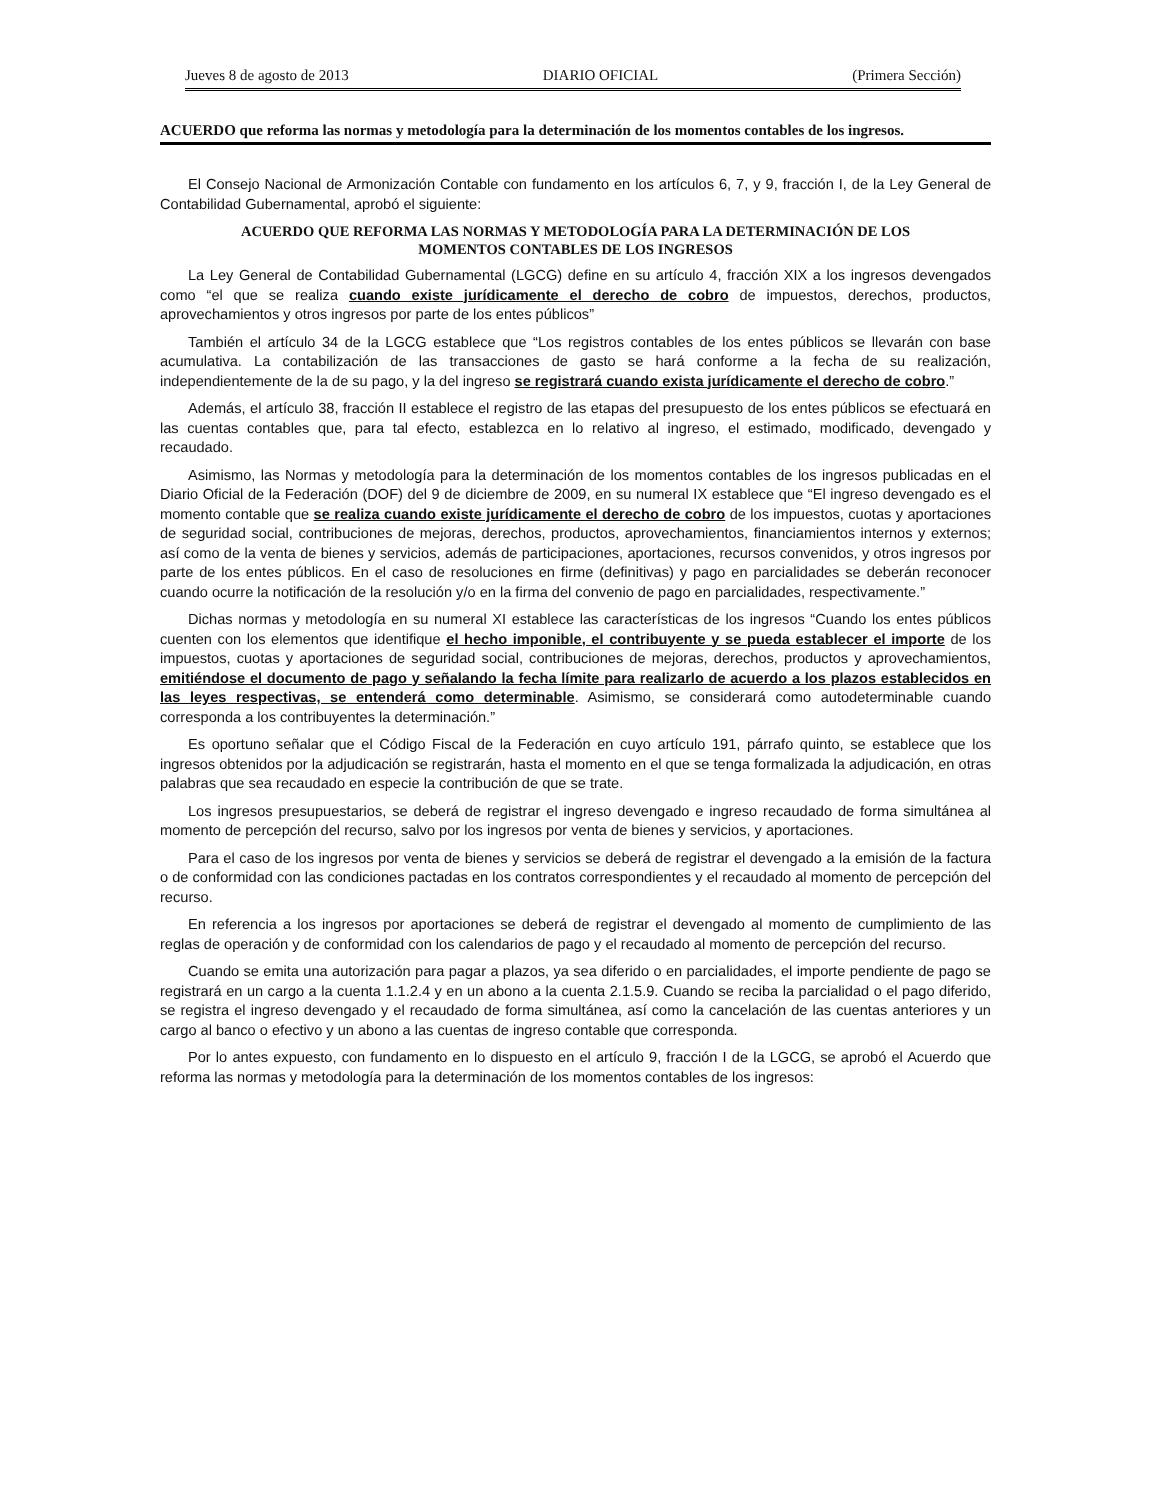Jueves 8 de agosto de 2013 DIARIO OFICIAL (Primera Sección)
ACUERDO que reforma las normas y metodología para la determinación de los momentos contables de los ingresos.
El Consejo Nacional de Armonización Contable con fundamento en los artículos 6, 7, y 9, fracción I, de la Ley General de Contabilidad Gubernamental, aprobó el siguiente:
ACUERDO QUE REFORMA LAS NORMAS Y METODOLOGÍA PARA LA DETERMINACIÓN DE LOS
MOMENTOS CONTABLES DE LOS INGRESOS
La Ley General de Contabilidad Gubernamental (LGCG) define en su artículo 4, fracción XIX a los ingresos devengados como “el que se realiza cuando existe jurídicamente el derecho de cobro de impuestos, derechos, productos, aprovechamientos y otros ingresos por parte de los entes públicos”
También el artículo 34 de la LGCG establece que “Los registros contables de los entes públicos se llevarán con base acumulativa. La contabilización de las transacciones de gasto se hará conforme a la fecha de su realización, independientemente de la de su pago, y la del ingreso se registrará cuando exista jurídicamente el derecho de cobro.”
Además, el artículo 38, fracción II establece el registro de las etapas del presupuesto de los entes públicos se efectuará en las cuentas contables que, para tal efecto, establezca en lo relativo al ingreso, el estimado, modificado, devengado y recaudado.
Asimismo, las Normas y metodología para la determinación de los momentos contables de los ingresos publicadas en el Diario Oficial de la Federación (DOF) del 9 de diciembre de 2009, en su numeral IX establece que “El ingreso devengado es el momento contable que se realiza cuando existe jurídicamente el derecho de cobro de los impuestos, cuotas y aportaciones de seguridad social, contribuciones de mejoras, derechos, productos, aprovechamientos, financiamientos internos y externos; así como de la venta de bienes y servicios, además de participaciones, aportaciones, recursos convenidos, y otros ingresos por parte de los entes públicos. En el caso de resoluciones en firme (definitivas) y pago en parcialidades se deberán reconocer cuando ocurre la notificación de la resolución y/o en la firma del convenio de pago en parcialidades, respectivamente.”
Dichas normas y metodología en su numeral XI establece las características de los ingresos “Cuando los entes públicos cuenten con los elementos que identifique el hecho imponible, el contribuyente y se pueda establecer el importe de los impuestos, cuotas y aportaciones de seguridad social, contribuciones de mejoras, derechos, productos y aprovechamientos, emitiéndose el documento de pago y señalando la fecha límite para realizarlo de acuerdo a los plazos establecidos en las leyes respectivas, se entenderá como determinable. Asimismo, se considerará como autodeterminable cuando corresponda a los contribuyentes la determinación.”
Es oportuno señalar que el Código Fiscal de la Federación en cuyo artículo 191, párrafo quinto, se establece que los ingresos obtenidos por la adjudicación se registrarán, hasta el momento en el que se tenga formalizada la adjudicación, en otras palabras que sea recaudado en especie la contribución de que se trate.
Los ingresos presupuestarios, se deberá de registrar el ingreso devengado e ingreso recaudado de forma simultánea al momento de percepción del recurso, salvo por los ingresos por venta de bienes y servicios, y aportaciones.
Para el caso de los ingresos por venta de bienes y servicios se deberá de registrar el devengado a la emisión de la factura o de conformidad con las condiciones pactadas en los contratos correspondientes y el recaudado al momento de percepción del recurso.
En referencia a los ingresos por aportaciones se deberá de registrar el devengado al momento de cumplimiento de las reglas de operación y de conformidad con los calendarios de pago y el recaudado al momento de percepción del recurso.
Cuando se emita una autorización para pagar a plazos, ya sea diferido o en parcialidades, el importe pendiente de pago se registrará en un cargo a la cuenta 1.1.2.4 y en un abono a la cuenta 2.1.5.9. Cuando se reciba la parcialidad o el pago diferido, se registra el ingreso devengado y el recaudado de forma simultánea, así como la cancelación de las cuentas anteriores y un cargo al banco o efectivo y un abono a las cuentas de ingreso contable que corresponda.
Por lo antes expuesto, con fundamento en lo dispuesto en el artículo 9, fracción I de la LGCG, se aprobó el Acuerdo que reforma las normas y metodología para la determinación de los momentos contables de los ingresos: